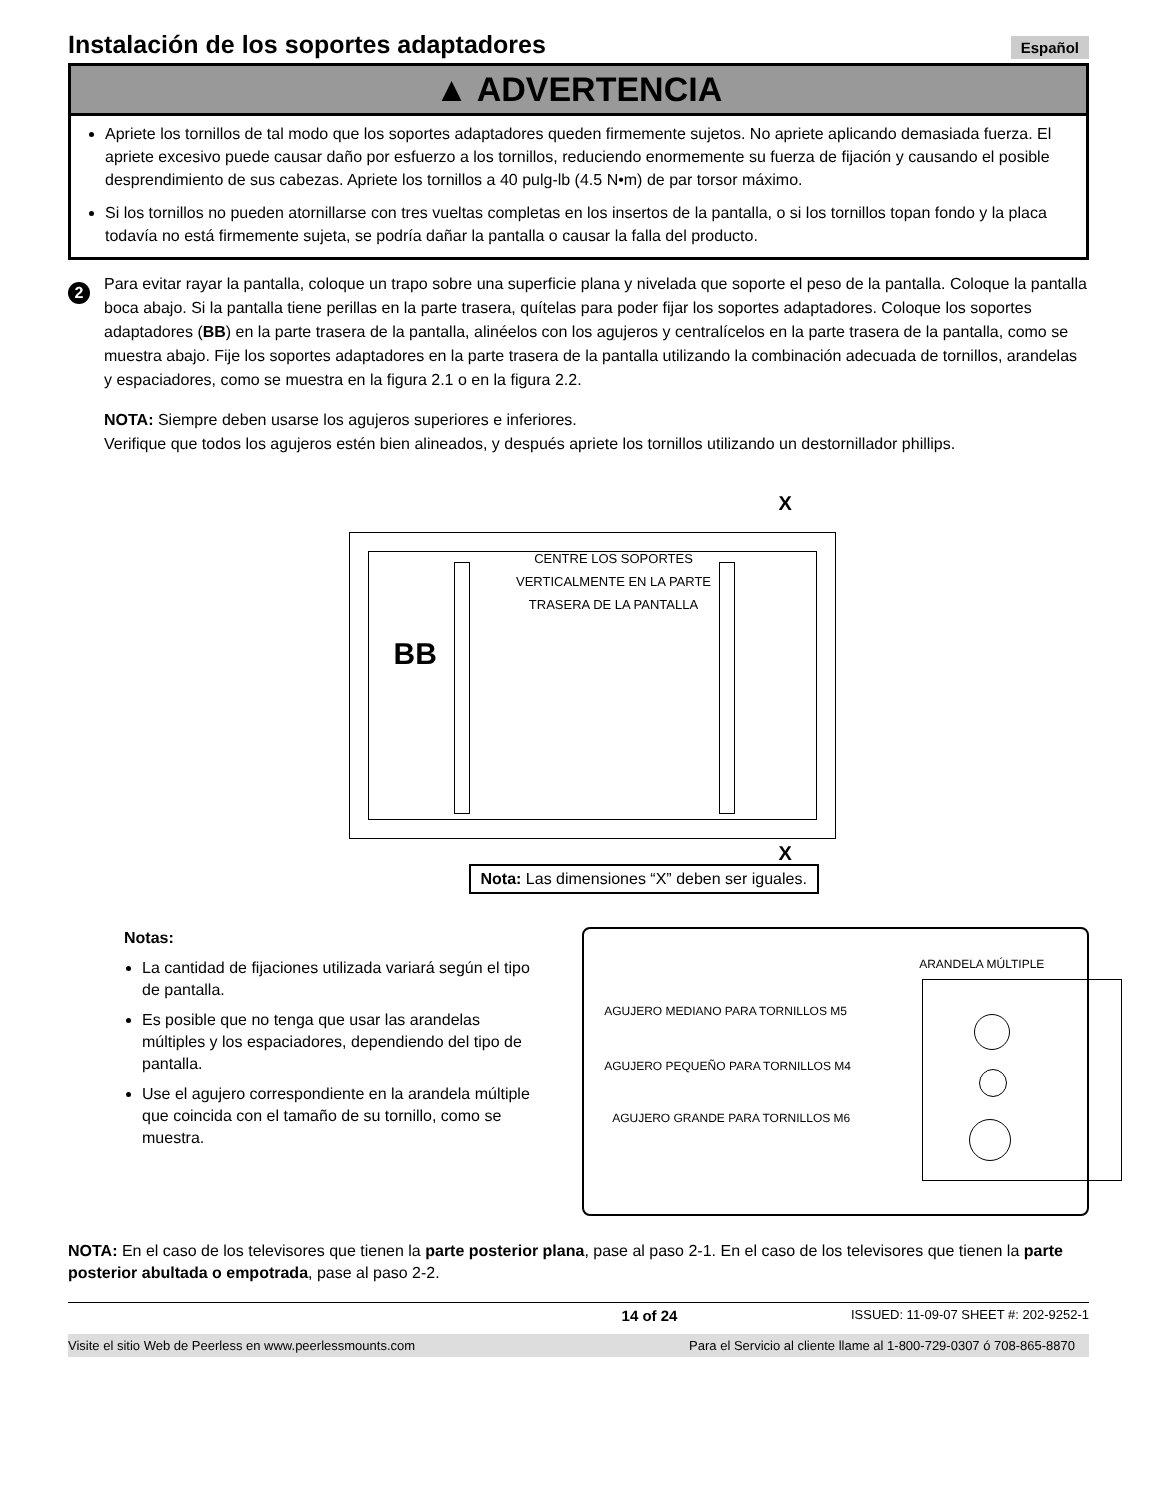Instalación de los soportes adaptadores
Español
▲ ADVERTENCIA
Apriete los tornillos de tal modo que los soportes adaptadores queden firmemente sujetos. No apriete aplicando demasiada fuerza. El apriete excesivo puede causar daño por esfuerzo a los tornillos, reduciendo enormemente su fuerza de fijación y causando el posible desprendimiento de sus cabezas. Apriete los tornillos a 40 pulg-lb (4.5 N•m) de par torsor máximo.
Si los tornillos no pueden atornillarse con tres vueltas completas en los insertos de la pantalla, o si los tornillos topan fondo y la placa todavía no está firmemente sujeta, se podría dañar la pantalla o causar la falla del producto.
2
Para evitar rayar la pantalla, coloque un trapo sobre una superficie plana y nivelada que soporte el peso de la pantalla. Coloque la pantalla boca abajo. Si la pantalla tiene perillas en la parte trasera, quítelas para poder fijar los soportes adaptadores. Coloque los soportes adaptadores (BB) en la parte trasera de la pantalla, alinéelos con los agujeros y centralícelos en la parte trasera de la pantalla, como se muestra abajo. Fije los soportes adaptadores en la parte trasera de la pantalla utilizando la combinación adecuada de tornillos, arandelas y espaciadores, como se muestra en la figura 2.1 o en la figura 2.2.
NOTA: Siempre deben usarse los agujeros superiores e inferiores.
Verifique que todos los agujeros estén bien alineados, y después apriete los tornillos utilizando un destornillador phillips.
X
BB
CENTRE LOS SOPORTES VERTICALMENTE EN LA PARTE TRASERA DE LA PANTALLA
X
Nota: Las dimensiones “X” deben ser iguales.
Notas:
La cantidad de fijaciones utilizada variará según el tipo de pantalla.
Es posible que no tenga que usar las arandelas múltiples y los espaciadores, dependiendo del tipo de pantalla.
Use el agujero correspondiente en la arandela múltiple que coincida con el tamaño de su tornillo, como se muestra.
ARANDELA MÚLTIPLE
AGUJERO MEDIANO PARA TORNILLOS M5
AGUJERO PEQUEÑO PARA TORNILLOS M4
AGUJERO GRANDE PARA TORNILLOS M6
NOTA: En el caso de los televisores que tienen la parte posterior plana, pase al paso 2-1. En el caso de los televisores que tienen la parte posterior abultada o empotrada, pase al paso 2-2.
14 of 24 ISSUED: 11-09-07 SHEET #: 202-9252-1
Visite el sitio Web de Peerless en www.peerlessmounts.com Para el Servicio al cliente llame al 1-800-729-0307 ó 708-865-8870